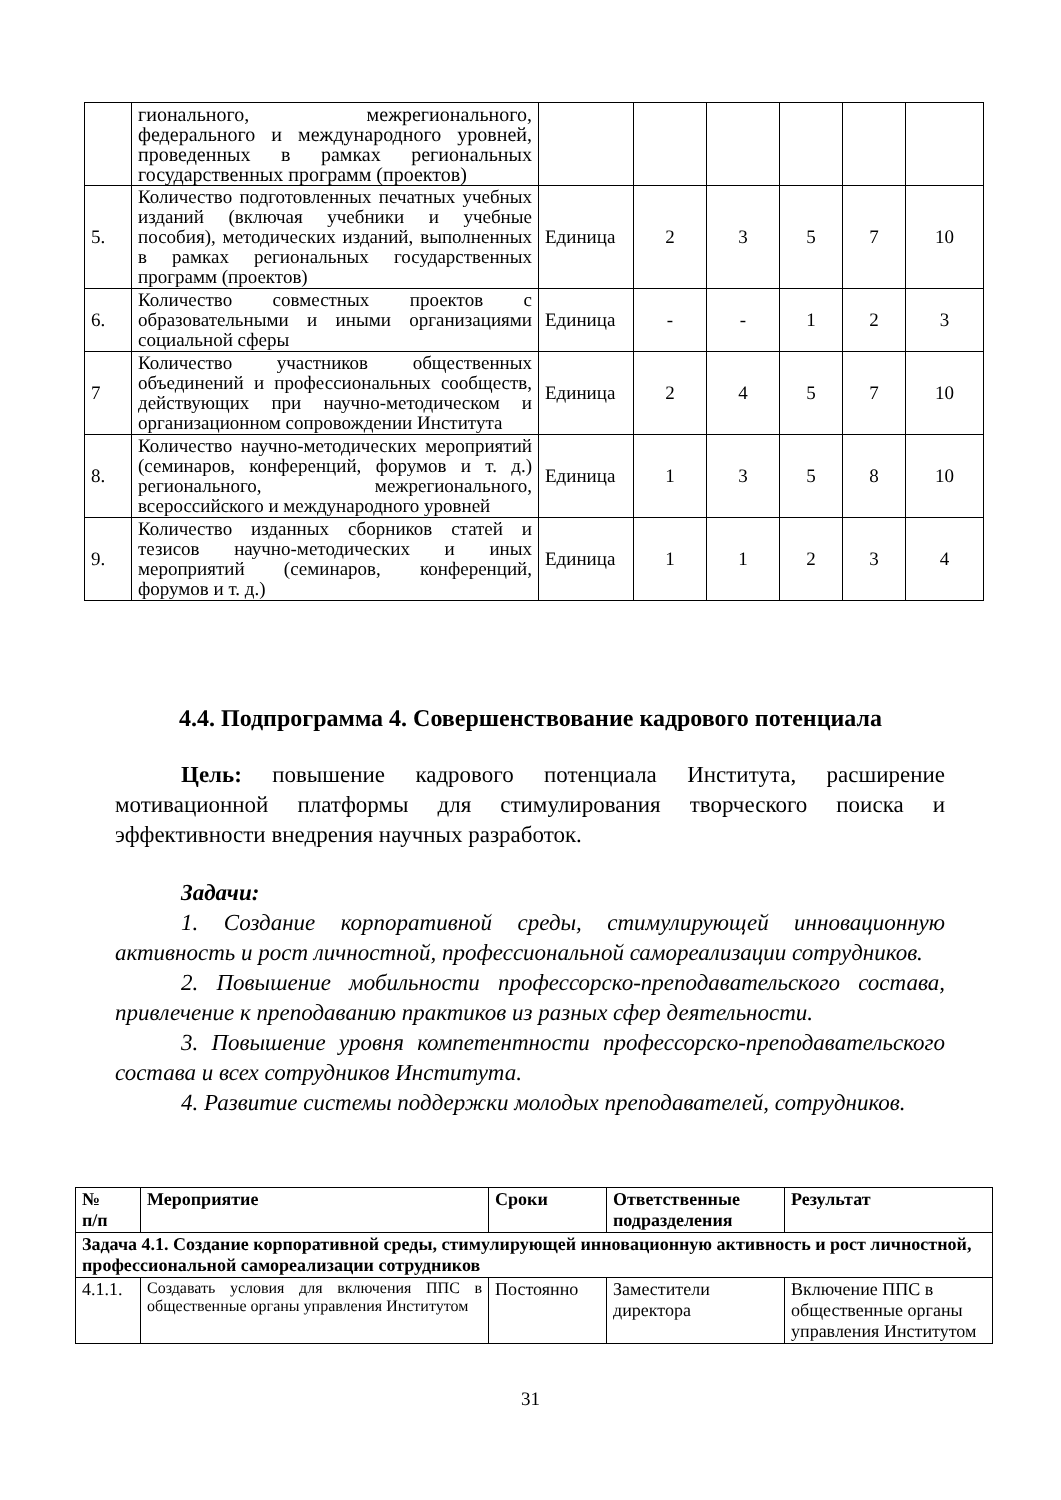| | гионального, межрегионального, федерального и международного уровней, проведенных в рамках региональных государственных программ (проектов) | | | | | | |
| 5. | Количество подготовленных печатных учебных изданий (включая учебники и учебные пособия), методических изданий, выполненных в рамках региональных государственных программ (проектов) | Единица | 2 | 3 | 5 | 7 | 10 |
| 6. | Количество совместных проектов с образовательными и иными организациями социальной сферы | Единица | - | - | 1 | 2 | 3 |
| 7 | Количество участников общественных объединений и профессиональных сообществ, действующих при научно-методическом и организационном сопровождении Института | Единица | 2 | 4 | 5 | 7 | 10 |
| 8. | Количество научно-методических мероприятий (семинаров, конференций, форумов и т. д.) регионального, межрегионального, всероссийского и международного уровней | Единица | 1 | 3 | 5 | 8 | 10 |
| 9. | Количество изданных сборников статей и тезисов научно-методических и иных мероприятий (семинаров, конференций, форумов и т. д.) | Единица | 1 | 1 | 2 | 3 | 4 |
4.4. Подпрограмма 4. Совершенствование кадрового потенциала
Цель: повышение кадрового потенциала Института, расширение мотивационной платформы для стимулирования творческого поиска и эффективности внедрения научных разработок.
Задачи:
1. Создание корпоративной среды, стимулирующей инновационную активность и рост личностной, профессиональной самореализации сотрудников.
2. Повышение мобильности профессорско-преподавательского состава, привлечение к преподаванию практиков из разных сфер деятельности.
3. Повышение уровня компетентности профессорско-преподавательского состава и всех сотрудников Института.
4. Развитие системы поддержки молодых преподавателей, сотрудников.
| № п/п | Мероприятие | Сроки | Ответственные подразделения | Результат |
| --- | --- | --- | --- | --- |
| Задача 4.1. Создание корпоративной среды, стимулирующей инновационную активность и рост личностной, профессиональной самореализации сотрудников | | | | |
| 4.1.1. | Создавать условия для включения ППС в общественные органы управления Институтом | Постоянно | Заместители директора | Включение ППС в общественные органы управления Институтом |
31